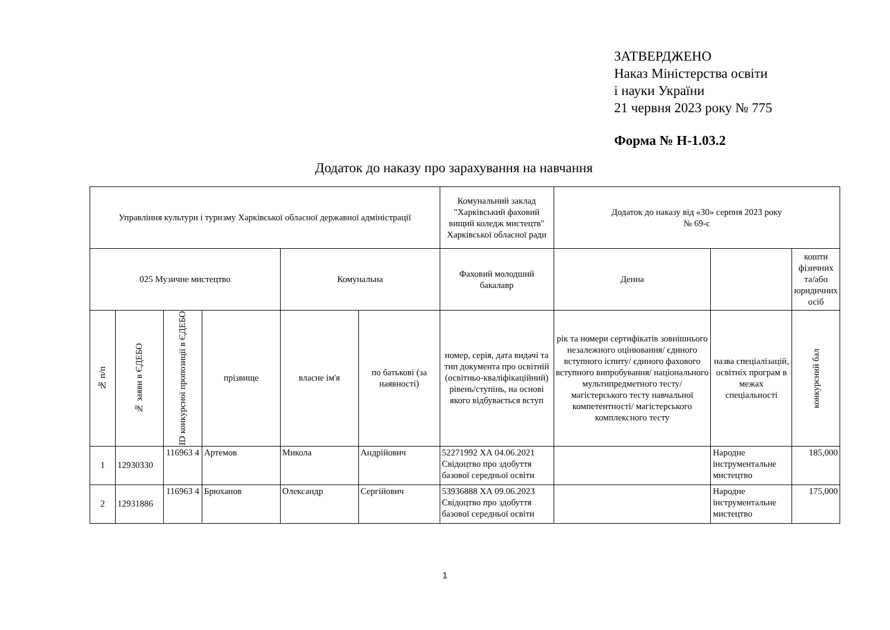ЗАТВЕРДЖЕНО
Наказ Міністерства освіти
і науки України
21 червня 2023 року № 775
Форма № Н-1.03.2
Додаток до наказу про зарахування на навчання
| Управління культури і туризму Харківської обласної державної адміністрації | | | | | | Комунальний заклад "Харківський фаховий вищий коледж мистецтв" Харківської обласної ради | Додаток до наказу від «30» серпня 2023 року № 69-с | | |
| 025 Музичне мистецтво | | | | Комунальна | | Фаховий молодший бакалавр | Денна | | кошти фізичних та/або юридичних осіб |
| № п/п | № заяви в ЄДЕБО | ID конкурсної пропозиції в ЄДЕБО | прізвище | власне ім'я | по батькові (за наявності) | номер, серія, дата видачі та тип документа про освітній (освітньо-кваліфікаційний) рівень/ступінь, на основі якого відбувається вступ | рік та номери сертифікатів зовнішнього незалежного оцінювання/ єдиного вступного іспиту/ єдиного фахового вступного випробування/ національного мультипредметного тесту/ магістерського тесту навчальної компетентності/ магістерського комплексного тесту | назва спеціалізацій, освітніх програм в межах спеціальності | конкурсний бал |
| 1 | 12930330 | 116963 4 | Артемов | Микола | Андрійович | 52271992 ХА 04.06.2021 Свідоцтво про здобуття базової середньої освіти | | Народне інструментальне мистецтво | 185,000 |
| 2 | 12931886 | 116963 4 | Брюханов | Олександр | Сергійович | 53936888 ХА 09.06.2023 Свідоцтво про здобуття базової середньої освіти | | Народне інструментальне мистецтво | 175,000 |
1